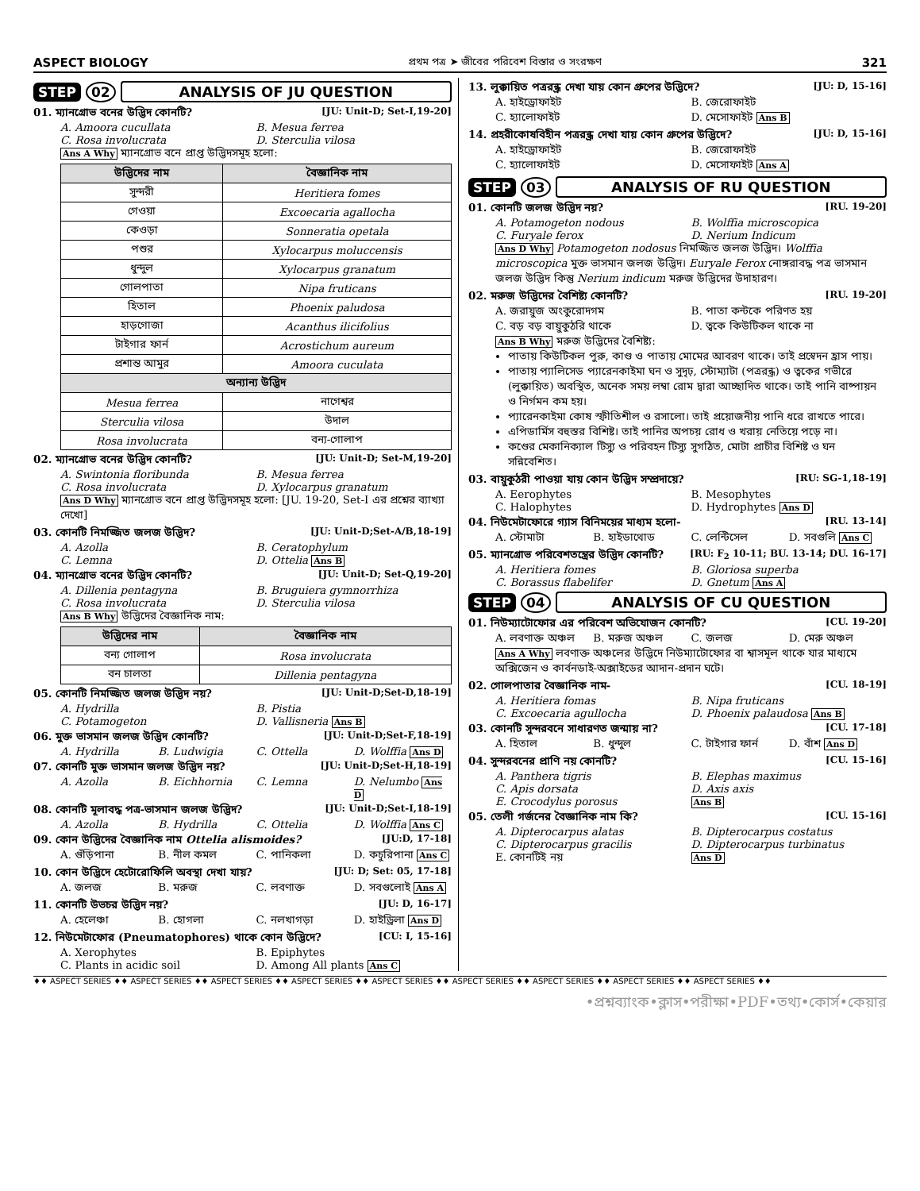ASPECT BIOLOGY প্রথম পত্র ➤ জীবের পরিবেশ বিস্তার ও সংরক্ষণ 321
STEP 02 ANALYSIS OF JU QUESTION
01. ম্যানগ্রোভ বনের উদ্ভিদ কোনটি? [JU: Unit-D; Set-I,19-20]
A. Amoora cucullata B. Mesua ferrea C. Rosa involucrata D. Sterculia vilosa
Ans A Why ম্যানগ্রোভ বনে প্রাপ্ত উদ্ভিদসমূহ হলো:
| উদ্ভিদের নাম | বৈজ্ঞানিক নাম |
| --- | --- |
| সুন্দরী | Heritiera fomes |
| গেওয়া | Excoecaria agallocha |
| কেওড়া | Sonneratia opetala |
| পশুর | Xylocarpus moluccensis |
| ধুন্দুল | Xylocarpus granatum |
| গোলপাতা | Nipa fruticans |
| হিতাল | Phoenix paludosa |
| হাড়গোজা | Acanthus ilicifolius |
| টাইগার ফার্ন | Acrostichum aureum |
| প্রশান্ত আমুর | Amoora cuculata |
| অন্যান্য উদ্ভিদ | |
| Mesua ferrea | নাগেশ্বর |
| Sterculia vilosa | উদাল |
| Rosa involucrata | বন্য-গোলাপ |
02. ম্যানগ্রোভ বনের উদ্ভিদ কোনটি? [JU: Unit-D; Set-M,19-20]
A. Swintonia floribunda B. Mesua ferrea C. Rosa involucrata D. Xylocarpus granatum
Ans D Why ম্যানগ্রোভ বনে প্রাপ্ত উদ্ভিদসমূহ হলো: [JU. 19-20, Set-I এর প্রশ্নের ব্যাখ্যা দেখো]
03. কোনটি নিমজ্জিত জলজ উদ্ভিদ? [JU: Unit-D;Set-A/B,18-19]
A. Azolla B. Ceratophylum C. Lemna D. Ottelia Ans B
04. ম্যানগ্রোভ বনের উদ্ভিদ কোনটি? [JU: Unit-D; Set-Q,19-20]
A. Dillenia pentagyna B. Bruguiera gymnorrhiza C. Rosa involucrata D. Sterculia vilosa
Ans B Why উদ্ভিদের বৈজ্ঞানিক নাম:
| উদ্ভিদের নাম | বৈজ্ঞানিক নাম |
| --- | --- |
| বন্য গোলাপ | Rosa involucrata |
| বন চালতা | Dillenia pentagyna |
05. কোনটি নিমজ্জিত জলজ উদ্ভিদ নয়? [JU: Unit-D;Set-D,18-19]
A. Hydrilla B. Pistia C. Potamogeton D. Vallisneria Ans B
06. মুক্ত ভাসমান জলজ উদ্ভিদ কোনটি? [JU: Unit-D;Set-F,18-19]
A. Hydrilla B. Ludwigia C. Ottella D. Wolffia Ans D
07. কোনটি মুক্ত ভাসমান জলজ উদ্ভিদ নয়? [JU: Unit-D;Set-H,18-19]
A. Azolla B. Eichhornia C. Lemna D. Nelumbo Ans D
08. কোনটি মূলাবদ্ধ পত্র-ভাসমান জলজ উদ্ভিদ? [JU: Unit-D;Set-I,18-19]
A. Azolla B. Hydrilla C. Ottelia D. Wolffia Ans C
09. কোন উদ্ভিদের বৈজ্ঞানিক নাম Ottelia alismoides? [JU:D, 17-18]
A. গুঁড়িপানা B. নীল কমল C. পানিকলা D. কচুরিপানা Ans C
10. কোন উদ্ভিদে হেটোরোফিলি অবস্থা দেখা যায়? [JU: D; Set: 05, 17-18]
A. জলজ B. মরুজ C. লবণাক্ত D. সবগুলোই Ans A
11. কোনটি উভচর উদ্ভিদ নয়? [JU: D, 16-17]
A. হেলেঞ্চা B. হোগলা C. নলখাগড়া D. হাইড্রিলা Ans D
12. নিউমেটাফোর (Pneumatophores) থাকে কোন উদ্ভিদে? [CU: I, 15-16]
A. Xerophytes B. Epiphytes C. Plants in acidic soil D. Among All plants Ans C
13. লুক্কায়িত পত্ররন্ধ্র দেখা যায় কোন গ্রুপের উদ্ভিদে? [JU: D, 15-16]
A. হাইড্রোফাইট B. জেরোফাইট C. হ্যালোফাইট D. মেসোফাইট Ans B
14. প্রহরীকোষবিহীন পত্ররন্ধ্র দেখা যায় কোন গ্রুপের উদ্ভিদে? [JU: D, 15-16]
A. হাইড্রোফাইট B. জেরোফাইট C. হ্যালোফাইট D. মেসোফাইট Ans A
STEP 03 ANALYSIS OF RU QUESTION
01. কোনটি জলজ উদ্ভিদ নয়? [RU. 19-20]
A. Potamogeton nodous B. Wolffia microscopica C. Furyale ferox D. Nerium Indicum
Ans D Why Potamogeton nodosus নিমজ্জিত জলজ উদ্ভিদ। Wolffia microscopica মুক্ত ভাসমান জলজ উদ্ভিদ। Euryale Ferox নোঙ্গরাবদ্ধ পত্র ভাসমান জলজ উদ্ভিদ কিন্তু Nerium indicum মরুজ উদ্ভিদের উদাহারণ।
02. মরুজ উদ্ভিদের বৈশিষ্ট্য কোনটি? [RU. 19-20]
A. জরায়ুজ অংকুরোদগম B. পাতা কন্টকে পরিণত হয় C. বড় বড় বায়ুকুঠরি থাকে D. ত্বকে কিউটিকল থাকে না
Ans B Why মরুজ উদ্ভিদের বৈশিষ্ট্য:
পাতায় কিউটিকল পুরু, কাণ্ড ও পাতায় মোমের আবরণ থাকে। তাই প্রস্বেদন হ্রাস পায়।
পাতায় প্যালিসেড প্যারেনকাইমা ঘন ও সুদৃঢ়, স্টোম্যাটা (পত্ররন্ধ্র) ও ত্বকের গভীরে (লুক্কায়িত) অবস্থিত, অনেক সময় লম্বা রোম দ্বারা আচ্ছাদিত থাকে। তাই পানি বাষ্পায়ন ও নির্গমন কম হয়।
প্যারেনকাইমা কোষ স্ফীতিশীল ও রসালো। তাই প্রয়োজনীয় পানি ধরে রাখতে পারে।
এপিডার্মিস বহুস্তর বিশিষ্ট। তাই পানির অপচয় রোধ ও খরায় নেতিয়ে পড়ে না।
কণ্ডের মেকানিক্যাল টিস্যু ও পরিবহন টিস্যু সুগঠিত, মোটা প্রাচীর বিশিষ্ট ও ঘন সন্নিবেশিত।
03. বায়ুকুঠরী পাওয়া যায় কোন উদ্ভিদ সম্প্রদায়ে? [RU: SG-1,18-19]
A. Eerophytes B. Mesophytes C. Halophytes D. Hydrophytes Ans D
04. নিউমেটাফোরে গ্যাস বিনিময়ের মাধ্যম হলো- [RU. 13-14]
A. স্টোমাটা B. হাইডাথোড C. লেন্টিসেল D. সবগুলি Ans C
05. ম্যানগ্রোভ পরিবেশতন্ত্রের উদ্ভিদ কোনটি? [RU: F<sub>2</sub> 10-11; BU. 13-14; DU. 16-17]
A. Heritiera fomes B. Gloriosa superba C. Borassus flabelifer D. Gnetum Ans A
STEP 04 ANALYSIS OF CU QUESTION
01. নিউম্যাটোফোর এর পরিবেশ অভিযোজন কোনটি? [CU. 19-20]
A. লবণাক্ত অঞ্চল B. মরুজ অঞ্চল C. জলজ D. মেরু অঞ্চল
Ans A Why লবণাক্ত অঞ্চলের উদ্ভিদে নিউম্যাটোফোর বা শ্বাসমূল থাকে যার মাধ্যমে অক্সিজেন ও কার্বনডাই-অক্সাইডের আদান-প্রদান ঘটে।
02. গোলপাতার বৈজ্ঞানিক নাম- [CU. 18-19]
A. Heritiera fomas B. Nipa fruticans C. Excoecaria agullocha D. Phoenix palaudosa Ans B
03. কোনটি সুন্দরবনে সাধারণত জন্মায় না? [CU. 17-18]
A. হিতাল B. ধুন্দুল C. টাইগার ফার্ন D. বাঁশ Ans D
04. সুন্দরবনের প্রাণি নয় কোনটি? [CU. 15-16]
A. Panthera tigris B. Elephas maximus C. Apis dorsata D. Axis axis E. Crocodylus porosus Ans B
05. তেলী গর্জনের বৈজ্ঞানিক নাম কি? [CU. 15-16]
A. Dipterocarpus alatas B. Dipterocarpus costatus C. Dipterocarpus gracilis D. Dipterocarpus turbinatus E. কোনটিই নয় Ans D
♦♦ ASPECT SERIES ♦♦ ASPECT SERIES ♦♦ ASPECT SERIES ♦♦ ASPECT SERIES ♦♦ ASPECT SERIES ♦♦ ASPECT SERIES ♦♦ ASPECT SERIES ♦♦ ASPECT SERIES ♦♦ ASPECT SERIES ♦♦
•প্রশ্নব্যাংক•ক্লাস•পরীক্ষা•PDF•তথ্য•কোর্স•কেয়ার